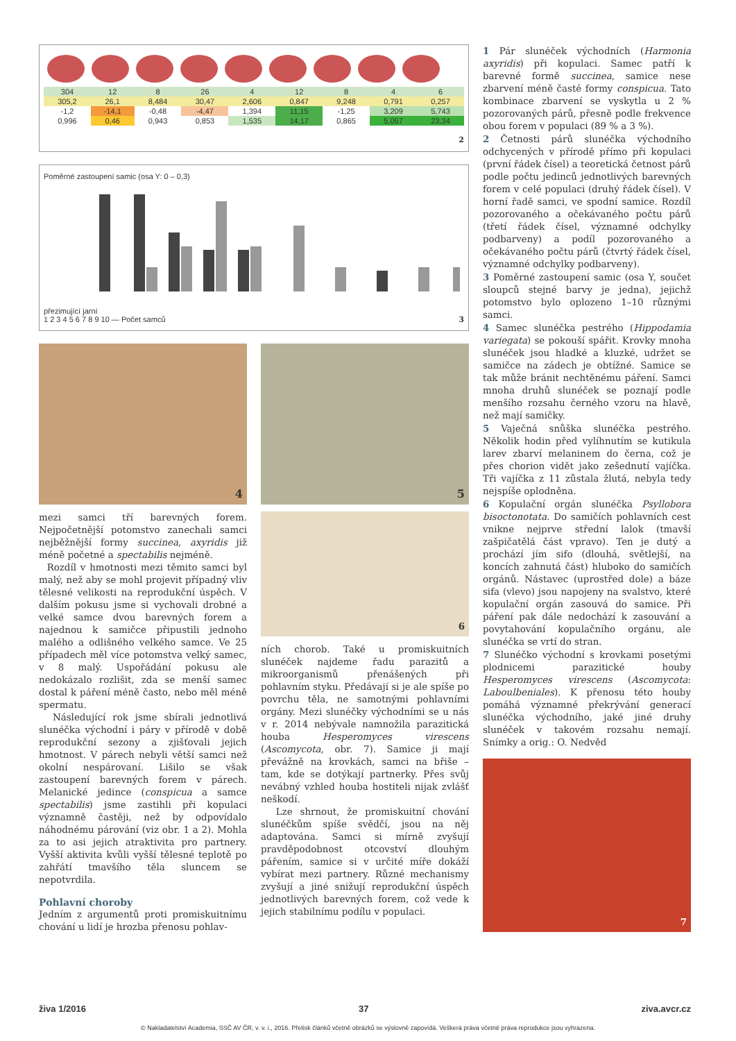| 304 | 12 | 8 | 26 | 4 | 12 | 8 | 4 | 6 |
| 305,2 | 26,1 | 8,484 | 30,47 | 2,606 | 0,847 | 9,248 | 0,791 | 0,257 |
| -1,2 | -14,1 | -0,48 | -4,47 | 1,394 | 11,15 | -1,25 | 3,209 | 5,743 |
| 0,996 | 0,46 | 0,943 | 0,853 | 1,535 | 14,17 | 0,865 | 5,057 | 23,34 |
2
Poměrné zastoupení samic (osa Y: 0 – 0,3)
přezimující jarní
1 2 3 4 5 6 7 8 9 10 — Počet samců 3
4
5
mezi samci tří barevných forem. Nejpočetnější potomstvo zanechali samci nejběžnější formy succinea, axyridis již méně početné a spectabilis nejméně.
Rozdíl v hmotnosti mezi těmito samci byl malý, než aby se mohl projevit případný vliv tělesné velikosti na reprodukční úspěch. V dalším pokusu jsme si vychovali drobné a velké samce dvou barevných forem a najednou k samičce připustili jednoho malého a odlišného velkého samce. Ve 25 případech měl více potomstva velký samec, v 8 malý. Uspořádání pokusu ale nedokázalo rozlišit, zda se menší samec dostal k páření méně často, nebo měl méně spermatu.
Následující rok jsme sbírali jednotlivá slunéčka východní i páry v přírodě v době reprodukční sezony a zjišťovali jejich hmotnost. V párech nebyli větší samci než okolní nespárovaní. Lišilo se však zastoupení barevných forem v párech. Melanické jedince (conspicua a samce spectabilis) jsme zastihli při kopulaci významně častěji, než by odpovídalo náhodnému párování (viz obr. 1 a 2). Mohla za to asi jejich atraktivita pro partnery. Vyšší aktivita kvůli vyšší tělesné teplotě po zahřátí tmavšího těla sluncem se nepotvrdila.
Pohlavní choroby
Jedním z argumentů proti promiskuitnímu chování u lidí je hrozba přenosu pohlav-
6
ních chorob. Také u promiskuitních slunéček najdeme řadu parazitů a mikroorganismů přenášených při pohlavním styku. Předávají si je ale spíše po povrchu těla, ne samotnými pohlavními orgány. Mezi slunéčky východními se u nás v r. 2014 nebývale namnožila parazitická houba Hesperomyces virescens (Ascomycota, obr. 7). Samice ji mají převážně na krovkách, samci na břiše – tam, kde se dotýkají partnerky. Přes svůj nevábný vzhled houba hostiteli nijak zvlášť neškodí.
Lze shrnout, že promiskuitní chování slunéčkům spíše svědčí, jsou na něj adaptována. Samci si mírně zvyšují pravděpodobnost otcovství dlouhým pářením, samice si v určité míře dokáží vybírat mezi partnery. Různé mechanismy zvyšují a jiné snižují reprodukční úspěch jednotlivých barevných forem, což vede k jejich stabilnímu podílu v populaci.
1 Pár slunéček východních (Harmonia axyridis) při kopulaci. Samec patří k barevné formě succinea, samice nese zbarvení méně časté formy conspicua. Tato kombinace zbarvení se vyskytla u 2 % pozorovaných párů, přesně podle frekvence obou forem v populaci (89 % a 3 %).
2 Četnosti párů slunéčka východního odchycených v přírodě přímo při kopulaci (první řádek čísel) a teoretická četnost párů podle počtu jedinců jednotlivých barevných forem v celé populaci (druhý řádek čísel). V horní řadě samci, ve spodní samice. Rozdíl pozorovaného a očekávaného počtu párů (třetí řádek čísel, významné odchylky podbarveny) a podíl pozorovaného a očekávaného počtu párů (čtvrtý řádek čísel, významné odchylky podbarveny).
3 Poměrné zastoupení samic (osa Y, součet sloupců stejné barvy je jedna), jejichž potomstvo bylo oplozeno 1–10 různými samci.
4 Samec slunéčka pestrého (Hippodamia variegata) se pokouší spářit. Krovky mnoha slunéček jsou hladké a kluzké, udržet se samičce na zádech je obtížné. Samice se tak může bránit nechtěnému páření. Samci mnoha druhů slunéček se poznají podle menšího rozsahu černého vzoru na hlavě, než mají samičky.
5 Vaječná snůška slunéčka pestrého. Několik hodin před vylíhnutím se kutikula larev zbarví melaninem do černa, což je přes chorion vidět jako zešednutí vajíčka. Tři vajíčka z 11 zůstala žlutá, nebyla tedy nejspíše oplodněna.
6 Kopulační orgán slunéčka Psyllobora bisoctonotata. Do samičích pohlavních cest vnikne nejprve střední lalok (tmavší zašpičatělá část vpravo). Ten je dutý a prochází jím sifo (dlouhá, světlejší, na koncích zahnutá část) hluboko do samičích orgánů. Nástavec (uprostřed dole) a báze sifa (vlevo) jsou napojeny na svalstvo, které kopulační orgán zasouvá do samice. Při páření pak dále nedochází k zasouvání a povytahování kopulačního orgánu, ale slunéčka se vrtí do stran.
7 Slunéčko východní s krovkami posetými plodnicemi parazitické houby Hesperomyces virescens (Ascomycota: Laboulbeniales). K přenosu této houby pomáhá významné překrývání generací slunéčka východního, jaké jiné druhy slunéček v takovém rozsahu nemají. Snímky a orig.: O. Nedvěd
7
živa 1/2016 37 ziva.avcr.cz
© Nakladatelství Academia, SSČ AV ČR, v. v. i., 2016. Přetisk článků včetně obrázků se výslovně zapovídá. Veškerá práva včetně práva reprodukce jsou vyhrazena.